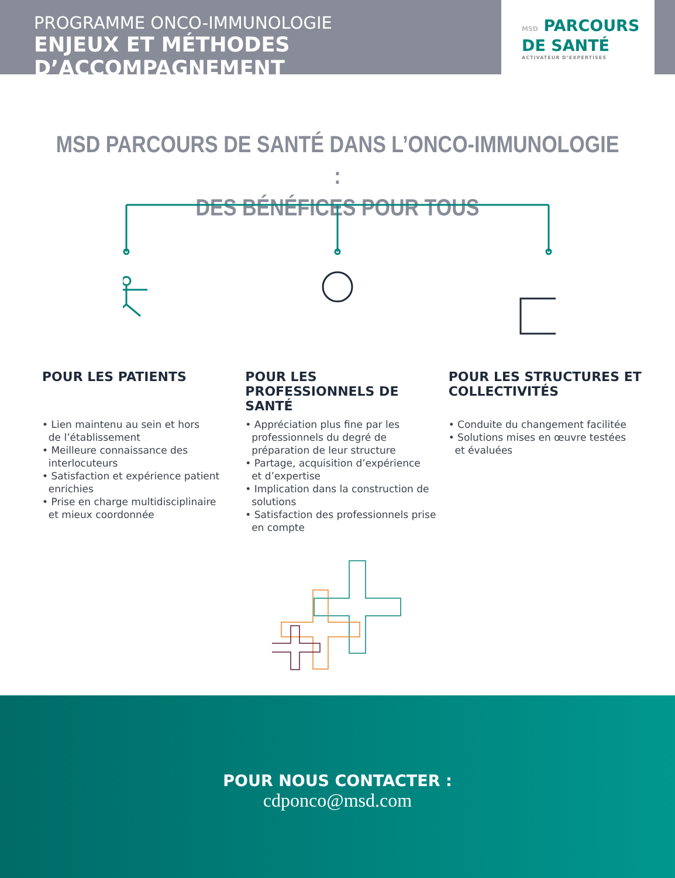PROGRAMME ONCO-IMMUNOLOGIE
ENJEUX ET MÉTHODES D’ACCOMPAGNEMENT
MSD PARCOURS
DE SANTÉ
ACTIVATEUR D’EXPERTISES
MSD PARCOURS DE SANTÉ DANS L’ONCO-IMMUNOLOGIE :
DES BÉNÉFICES POUR TOUS
POUR LES PATIENTS
• Lien maintenu au sein et hors
de l’établissement
• Meilleure connaissance des
interlocuteurs
• Satisfaction et expérience patient
enrichies
• Prise en charge multidisciplinaire
et mieux coordonnée
POUR LES PROFESSIONNELS DE SANTÉ
• Appréciation plus fine par les
professionnels du degré de
préparation de leur structure
• Partage, acquisition d’expérience
et d’expertise
• Implication dans la construction de
solutions
• Satisfaction des professionnels prise
en compte
POUR LES STRUCTURES ET COLLECTIVITÉS
• Conduite du changement facilitée
• Solutions mises en œuvre testées
et évaluées
POUR NOUS CONTACTER :
cdponco@msd.com